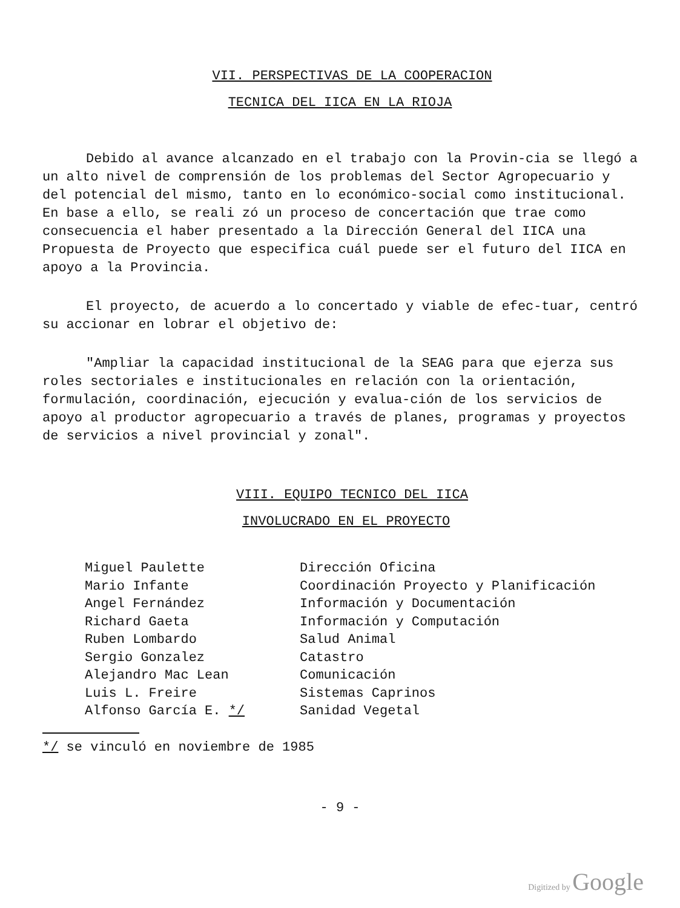VII. PERSPECTIVAS DE LA COOPERACION
TECNICA DEL IICA EN LA RIOJA
Debido al avance alcanzado en el trabajo con la Provin-cia se llegó a un alto nivel de comprensión de los problemas del Sector Agropecuario y del potencial del mismo, tanto en lo económico-social como institucional. En base a ello, se reali zó un proceso de concertación que trae como consecuencia el haber presentado a la Dirección General del IICA una Propuesta de Proyecto que especifica cuál puede ser el futuro del IICA en apoyo a la Provincia.
El proyecto, de acuerdo a lo concertado y viable de efec-tuar, centró su accionar en lobrar el objetivo de:
"Ampliar la capacidad institucional de la SEAG para que ejerza sus roles sectoriales e institucionales en relación con la orientación, formulación, coordinación, ejecución y evalua-ción de los servicios de apoyo al productor agropecuario a través de planes, programas y proyectos de servicios a nivel provincial y zonal".
VIII. EQUIPO TECNICO DEL IICA
INVOLUCRADO EN EL PROYECTO
| Miguel Paulette | Dirección Oficina |
| Mario Infante | Coordinación Proyecto y Planificación |
| Angel Fernández | Información y Documentación |
| Richard Gaeta | Información y Computación |
| Ruben Lombardo | Salud Animal |
| Sergio Gonzalez | Catastro |
| Alejandro Mac Lean | Comunicación |
| Luis L. Freire | Sistemas Caprinos |
| Alfonso García E. */ | Sanidad Vegetal |
*/ se vinculó en noviembre de 1985
- 9 -
Digitized by Google